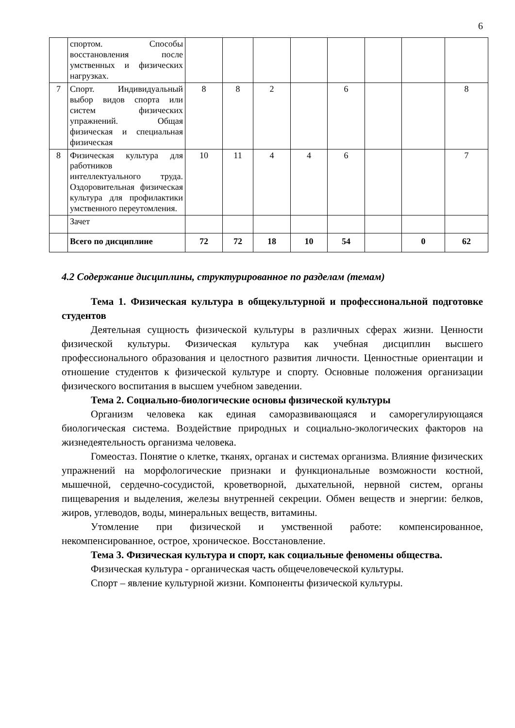6
| | спортом. Способы восстановления после умственных и физических нагрузках. | | | | | | | | |
| 7 | Спорт. Индивидуальный выбор видов спорта или систем физических упражнений. Общая физическая и специальная физическая | 8 | 8 | 2 | | 6 | | | 8 |
| 8 | Физическая культура для работников интеллектуального труда. Оздоровительная физическая культура для профилактики умственного переутомления. | 10 | 11 | 4 | 4 | 6 | | | 7 |
| | Зачет | | | | | | | | |
| | Всего по дисциплине | 72 | 72 | 18 | 10 | 54 | | 0 | 62 |
4.2 Содержание дисциплины, структурированное по разделам (темам)
Тема 1. Физическая культура в общекультурной и профессиональной подготовке студентов
Деятельная сущность физической культуры в различных сферах жизни. Ценности физической культуры. Физическая культура как учебная дисциплин высшего профессионального образования и целостного развития личности. Ценностные ориентации и отношение студентов к физической культуре и спорту. Основные положения организации физического воспитания в высшем учебном заведении.
Тема 2. Социально-биологические основы физической культуры
Организм человека как единая саморазвивающаяся и саморегулирующаяся биологическая система. Воздействие природных и социально-экологических факторов на жизнедеятельность организма человека.
Гомеостаз. Понятие о клетке, тканях, органах и системах организма. Влияние физических упражнений на морфологические признаки и функциональные возможности костной, мышечной, сердечно-сосудистой, кроветворной, дыхательной, нервной систем, органы пищеварения и выделения, железы внутренней секреции. Обмен веществ и энергии: белков, жиров, углеводов, воды, минеральных веществ, витамины.
Утомление при физической и умственной работе: компенсированное, некомпенсированное, острое, хроническое. Восстановление.
Тема 3. Физическая культура и спорт, как социальные феномены общества.
Физическая культура - органическая часть общечеловеческой культуры.
Спорт – явление культурной жизни. Компоненты физической культуры.